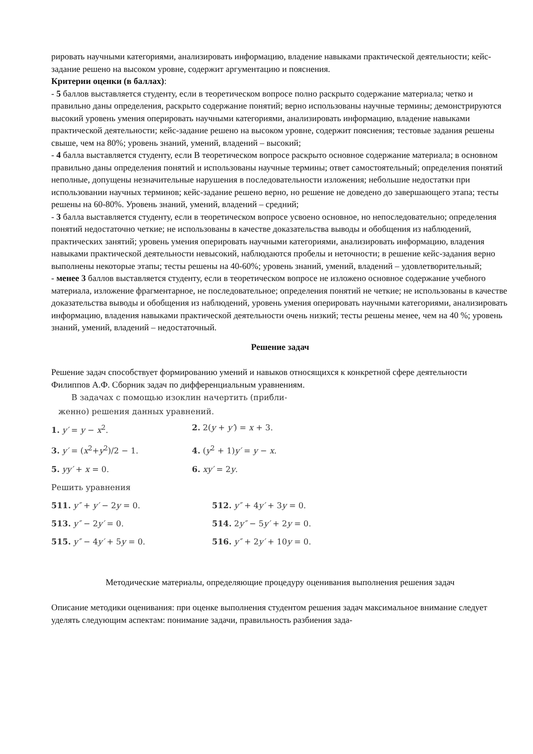рировать научными категориями, анализировать информацию, владение навыками практической деятельности; кейс-задание решено на высоком уровне, содержит аргументацию и пояснения.
Критерии оценки (в баллах):
- 5 баллов выставляется студенту, если в теоретическом вопросе полно раскрыто содержание материала; четко и правильно даны определения, раскрыто содержание понятий; верно использованы научные термины; демонстрируются высокий уровень умения оперировать научными категориями, анализировать информацию, владение навыками практической деятельности; кейс-задание решено на высоком уровне, содержит пояснения; тестовые задания решены свыше, чем на 80%; уровень знаний, умений, владений – высокий;
- 4 балла выставляется студенту, если В теоретическом вопросе раскрыто основное содержание материала; в основном правильно даны определения понятий и использованы научные термины; ответ самостоятельный; определения понятий неполные, допущены незначительные нарушения в последовательности изложения; небольшие недостатки при использовании научных терминов; кейс-задание решено верно, но решение не доведено до завершающего этапа; тесты решены на 60-80%. Уровень знаний, умений, владений – средний;
- 3 балла выставляется студенту, если в теоретическом вопросе усвоено основное, но непоследовательно; определения понятий недостаточно четкие; не использованы в качестве доказательства выводы и обобщения из наблюдений, практических занятий; уровень умения оперировать научными категориями, анализировать информацию, владения навыками практической деятельности невысокий, наблюдаются пробелы и неточности; в решение кейс-задания верно выполнены некоторые этапы; тесты решены на 40-60%; уровень знаний, умений, владений – удовлетворительный;
- менее 3 баллов выставляется студенту, если в теоретическом вопросе не изложено основное содержание учебного материала, изложение фрагментарное, не последовательное; определения понятий не четкие; не использованы в качестве доказательства выводы и обобщения из наблюдений, уровень умения оперировать научными категориями, анализировать информацию, владения навыками практической деятельности очень низкий; тесты решены менее, чем на 40 %; уровень знаний, умений, владений – недостаточный.
Решение задач
Решение задач способствует формированию умений и навыков относящихся к конкретной сфере деятельности
Филиппов А.Ф. Сборник задач по дифференциальным уравнениям.
В задачах с помощью изоклин начертить (прибли-
женно) решения данных уравнений.
1. y′ = y − x<sup>2</sup>. 2. 2(y + y′) = x + 3.
3. y′ = (x<sup>2</sup>+y<sup>2</sup>)/2 − 1. 4. (y<sup>2</sup> + 1)y′ = y − x.
5. yy′ + x = 0. 6. xy′ = 2y.
Решить уравнения
511. y″ + y′ − 2y = 0. 512. y″ + 4y′ + 3y = 0.
513. y″ − 2y′ = 0. 514. 2y″ − 5y′ + 2y = 0.
515. y″ − 4y′ + 5y = 0. 516. y″ + 2y′ + 10y = 0.
Методические материалы, определяющие процедуру оценивания выполнения решения задач
Описание методики оценивания: при оценке выполнения студентом решения задач максимальное внимание следует уделять следующим аспектам: понимание задачи, правильность разбиения зада-